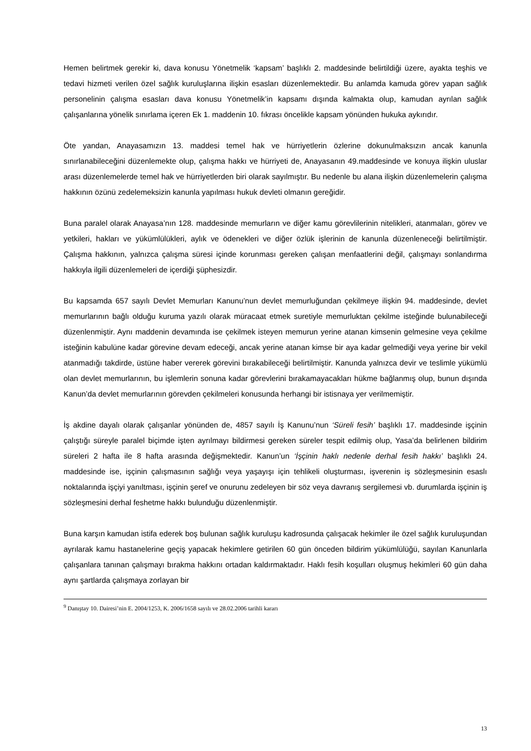Hemen belirtmek gerekir ki, dava konusu Yönetmelik ‘kapsam’ başlıklı 2. maddesinde belirtildiği üzere, ayakta teşhis ve tedavi hizmeti verilen özel sağlık kuruluşlarına ilişkin esasları düzenlemektedir. Bu anlamda kamuda görev yapan sağlık personelinin çalışma esasları dava konusu Yönetmelik’in kapsamı dışında kalmakta olup, kamudan ayrılan sağlık çalışanlarına yönelik sınırlama içeren Ek 1. maddenin 10. fıkrası öncelikle kapsam yönünden hukuka aykırıdır.
Öte yandan, Anayasamızın 13. maddesi temel hak ve hürriyetlerin özlerine dokunulmaksızın ancak kanunla sınırlanabileceğini düzenlemekte olup, çalışma hakkı ve hürriyeti de, Anayasanın 49.maddesinde ve konuya ilişkin uluslar arası düzenlemelerde temel hak ve hürriyetlerden biri olarak sayılmıştır. Bu nedenle bu alana ilişkin düzenlemelerin çalışma hakkının özünü zedelemeksizin kanunla yapılması hukuk devleti olmanın gereğidir.
Buna paralel olarak Anayasa’nın 128. maddesinde memurların ve diğer kamu görevlilerinin nitelikleri, atanmaları, görev ve yetkileri, hakları ve yükümlülükleri, aylık ve ödenekleri ve diğer özlük işlerinin de kanunla düzenleneceği belirtilmiştir. Çalışma hakkının, yalnızca çalışma süresi içinde korunması gereken çalışan menfaatlerini değil, çalışmayı sonlandırma hakkıyla ilgili düzenlemeleri de içerdiği şüphesizdir.
Bu kapsamda 657 sayılı Devlet Memurları Kanunu’nun devlet memurluğundan çekilmeye ilişkin 94. maddesinde, devlet memurlarının bağlı olduğu kuruma yazılı olarak müracaat etmek suretiyle memurluktan çekilme isteğinde bulunabileceği düzenlenmiştir. Aynı maddenin devamında ise çekilmek isteyen memurun yerine atanan kimsenin gelmesine veya çekilme isteğinin kabulüne kadar görevine devam edeceği, ancak yerine atanan kimse bir aya kadar gelmediği veya yerine bir vekil atanmadığı takdirde, üstüne haber vererek görevini bırakabileceği belirtilmiştir. Kanunda yalnızca devir ve teslimle yükümlü olan devlet memurlarının, bu işlemlerin sonuna kadar görevlerini bırakamayacakları hükme bağlanmış olup, bunun dışında Kanun’da devlet memurlarının görevden çekilmeleri konusunda herhangi bir istisnaya yer verilmemiştir.
İş akdine dayalı olarak çalışanlar yönünden de, 4857 sayılı İş Kanunu’nun ‘Süreli fesih’ başlıklı 17. maddesinde işçinin çalıştığı süreyle paralel biçimde işten ayrılmayı bildirmesi gereken süreler tespit edilmiş olup, Yasa’da belirlenen bildirim süreleri 2 hafta ile 8 hafta arasında değişmektedir. Kanun’un ‘İşçinin haklı nedenle derhal fesih hakkı’ başlıklı 24. maddesinde ise, işçinin çalışmasının sağlığı veya yaşayışı için tehlikeli oluşturması, işverenin iş sözleşmesinin esaslı noktalarında işçiyi yanıltması, işçinin şeref ve onurunu zedeleyen bir söz veya davranış sergilemesi vb. durumlarda işçinin iş sözleşmesini derhal feshetme hakkı bulunduğu düzenlenmiştir.
Buna karşın kamudan istifa ederek boş bulunan sağlık kuruluşu kadrosunda çalışacak hekimler ile özel sağlık kuruluşundan ayrılarak kamu hastanelerine geçiş yapacak hekimlere getirilen 60 gün önceden bildirim yükümlülüğü, sayılan Kanunlarla çalışanlara tanınan çalışmayı bırakma hakkını ortadan kaldırmaktadır. Haklı fesih koşulları oluşmuş hekimleri 60 gün daha aynı şartlarda çalışmaya zorlayan bir
<sup>9</sup> Danıştay 10. Dairesi’nin E. 2004/1253, K. 2006/1658 sayılı ve 28.02.2006 tarihli kararı
13